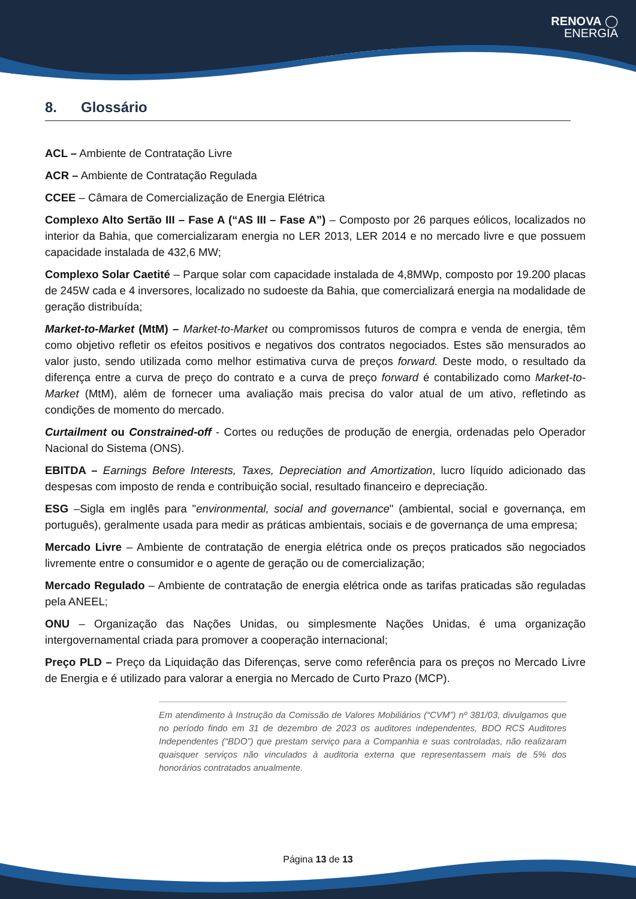RENOVA ◯
ENERGIA
8. Glossário
ACL – Ambiente de Contratação Livre
ACR – Ambiente de Contratação Regulada
CCEE – Câmara de Comercialização de Energia Elétrica
Complexo Alto Sertão III – Fase A (“AS III – Fase A”) – Composto por 26 parques eólicos, localizados no interior da Bahia, que comercializaram energia no LER 2013, LER 2014 e no mercado livre e que possuem capacidade instalada de 432,6 MW;
Complexo Solar Caetité – Parque solar com capacidade instalada de 4,8MWp, composto por 19.200 placas de 245W cada e 4 inversores, localizado no sudoeste da Bahia, que comercializará energia na modalidade de geração distribuída;
Market-to-Market (MtM) – Market-to-Market ou compromissos futuros de compra e venda de energia, têm como objetivo refletir os efeitos positivos e negativos dos contratos negociados. Estes são mensurados ao valor justo, sendo utilizada como melhor estimativa curva de preços forward. Deste modo, o resultado da diferença entre a curva de preço do contrato e a curva de preço forward é contabilizado como Market-to-Market (MtM), além de fornecer uma avaliação mais precisa do valor atual de um ativo, refletindo as condições de momento do mercado.
Curtailment ou Constrained-off - Cortes ou reduções de produção de energia, ordenadas pelo Operador Nacional do Sistema (ONS).
EBITDA – Earnings Before Interests, Taxes, Depreciation and Amortization, lucro líquido adicionado das despesas com imposto de renda e contribuição social, resultado financeiro e depreciação.
ESG –Sigla em inglês para "environmental, social and governance" (ambiental, social e governança, em português), geralmente usada para medir as práticas ambientais, sociais e de governança de uma empresa;
Mercado Livre – Ambiente de contratação de energia elétrica onde os preços praticados são negociados livremente entre o consumidor e o agente de geração ou de comercialização;
Mercado Regulado – Ambiente de contratação de energia elétrica onde as tarifas praticadas são reguladas pela ANEEL;
ONU – Organização das Nações Unidas, ou simplesmente Nações Unidas, é uma organização intergovernamental criada para promover a cooperação internacional;
Preço PLD – Preço da Liquidação das Diferenças, serve como referência para os preços no Mercado Livre de Energia e é utilizado para valorar a energia no Mercado de Curto Prazo (MCP).
Em atendimento à Instrução da Comissão de Valores Mobiliários (“CVM”) nº 381/03, divulgamos que no período findo em 31 de dezembro de 2023 os auditores independentes, BDO RCS Auditores Independentes (“BDO”) que prestam serviço para a Companhia e suas controladas, não realizaram quaisquer serviços não vinculados à auditoria externa que representassem mais de 5% dos honorários contratados anualmente.
Página 13 de 13